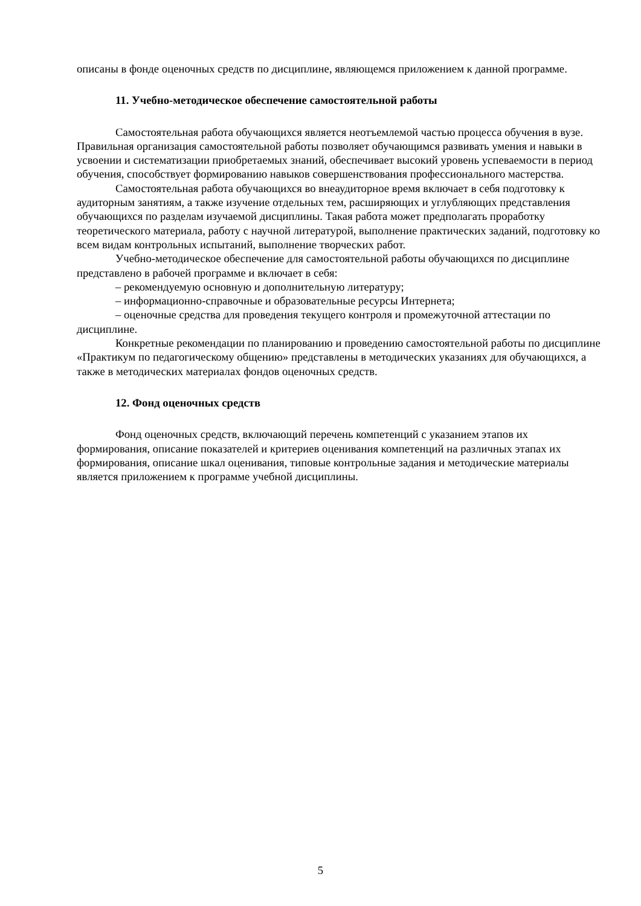описаны в фонде оценочных средств по дисциплине, являющемся приложением к данной программе.
11. Учебно-методическое обеспечение самостоятельной работы
Самостоятельная работа обучающихся является неотъемлемой частью процесса обучения в вузе. Правильная организация самостоятельной работы позволяет обучающимся развивать умения и навыки в усвоении и систематизации приобретаемых знаний, обеспечивает высокий уровень успеваемости в период обучения, способствует формированию навыков совершенствования профессионального мастерства.
Самостоятельная работа обучающихся во внеаудиторное время включает в себя подготовку к аудиторным занятиям, а также изучение отдельных тем, расширяющих и углубляющих представления обучающихся по разделам изучаемой дисциплины. Такая работа может предполагать проработку теоретического материала, работу с научной литературой, выполнение практических заданий, подготовку ко всем видам контрольных испытаний, выполнение творческих работ.
Учебно-методическое обеспечение для самостоятельной работы обучающихся по дисциплине представлено в рабочей программе и включает в себя:
– рекомендуемую основную и дополнительную литературу;
– информационно-справочные и образовательные ресурсы Интернета;
– оценочные средства для проведения текущего контроля и промежуточной аттестации по дисциплине.
Конкретные рекомендации по планированию и проведению самостоятельной работы по дисциплине «Практикум по педагогическому общению» представлены в методических указаниях для обучающихся, а также в методических материалах фондов оценочных средств.
12. Фонд оценочных средств
Фонд оценочных средств, включающий перечень компетенций с указанием этапов их формирования, описание показателей и критериев оценивания компетенций на различных этапах их формирования, описание шкал оценивания, типовые контрольные задания и методические материалы является приложением к программе учебной дисциплины.
5